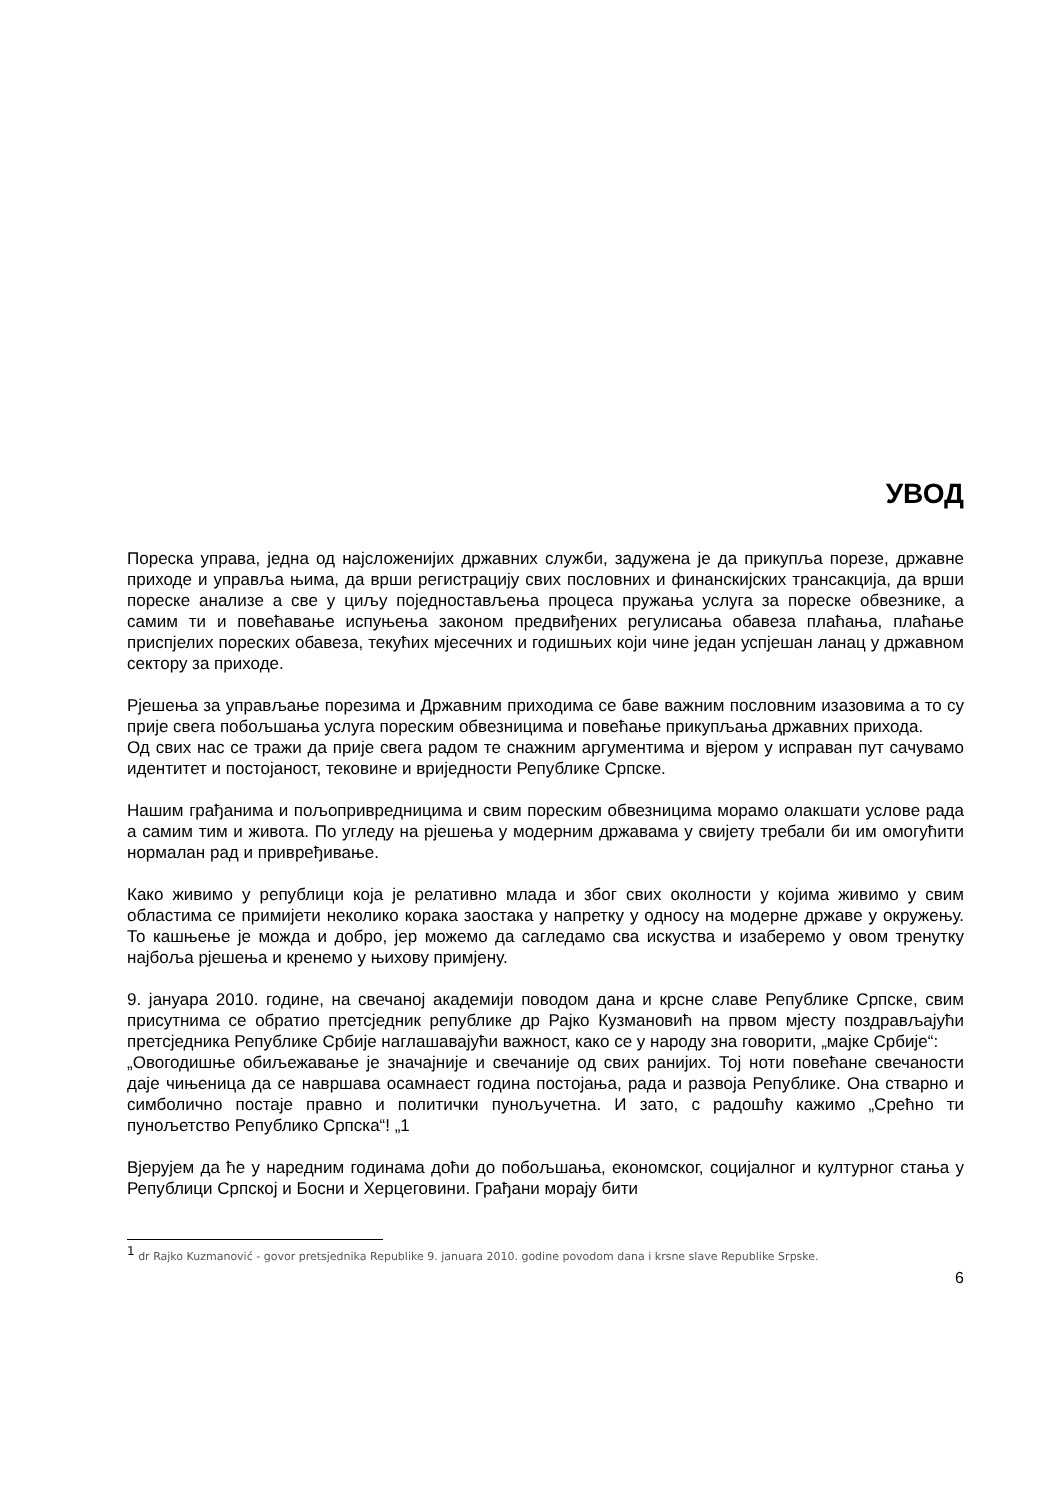УВОД
Пореска управа, једна од најсложенијих државних служби, задужена је да прикупља порезе, државне приходе и управља њима, да врши регистрацију свих пословних и финанскијских трансакција, да врши пореске анализе а све у циљу поједностављења процеса пружања услуга за пореске обвезнике, а самим ти и повећавање испуњења законом предвиђених регулисања обавеза плаћања, плаћање приспјелих пореских обавеза, текућих мјесечних и годишњих који чине један успјешан ланац у државном сектору за приходе.
Рјешења за управљање порезима и Државним приходима се баве важним пословним изазовима а то су прије свега побољшања услуга пореским обвезницима и повећање прикупљања државних прихода.
Од свих нас се тражи да прије свега радом те снажним аргументима и вјером у исправан пут сачувамо идентитет и постојаност, тековине и вриједности Републике Српске.
Нашим грађанима и пољопривредницима и свим пореским обвезницима морамо олакшати услове рада а самим тим и живота. По угледу на рјешења у модерним државама у свијету требали би им омогућити нормалан рад и привређивање.
Како живимо у републици која је релативно млада и због свих околности у којима живимо у свим областима се примијети неколико корака заостака у напретку у односу на модерне државе у окружењу. То кашњење је можда и добро, јер можемо да сагледамо сва искуства и изаберемо у овом тренутку најбоља рјешења и кренемо у њихову примјену.
9. јануара 2010. године, на свечаној академији поводом дана и крсне славе Републике Српске, свим присутнима се обратио претсједник републике др Рајко Кузмановић на првом мјесту поздрављајући претсједника Републике Србије наглашавајући важност, како се у народу зна говорити, „мајке Србије“:
„Овогодишње обиљежавање је значајније и свечаније од свих ранијих. Тој ноти повећане свечаности даје чињеница да се навршава осамнаест година постојања, рада и развоја Републике. Она стварно и симболично постаје правно и политички пуноључетна. И зато, с радошћу кажимо „Срећно ти пунољетство Републико Српска“! „1
Вјерујем да ће у наредним годинама доћи до побољшања, економског, социјалног и културног стања у Републици Српској и Босни и Херцеговини. Грађани морају бити
<sup>1</sup> dr Rajko Kuzmanović - govor pretsjednika Republike 9. januara 2010. godine povodom dana i krsne slave Republike Srpske.
6